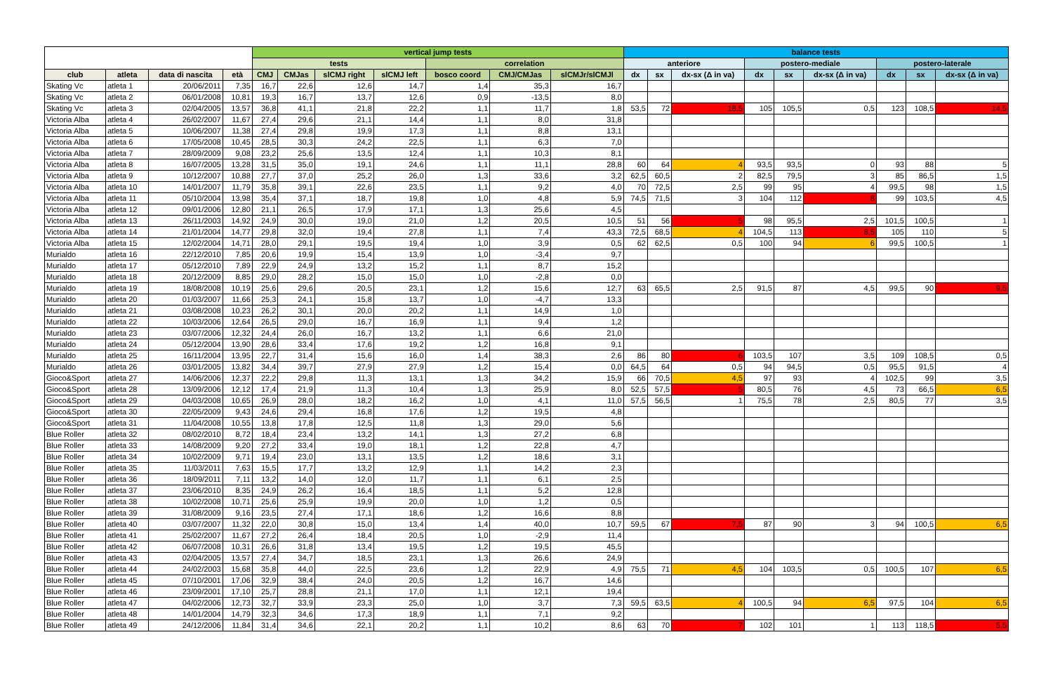| | | | | vertical jump tests | | | | | | | balance tests | | | | | | | | |
| --- | --- | --- | --- | --- | --- | --- | --- | --- | --- | --- | --- | --- | --- | --- | --- | --- | --- | --- | --- |
| | | | | tests | | | | correlation | | | anteriore | | | postero-mediale | | | postero-laterale | | |
| club | atleta | data di nascita | età | CMJ | CMJas | slCMJ right | slCMJ left | bosco coord | CMJ/CMJas | slCMJr/slCMJl | dx | sx | dx-sx (Δ in va) | dx | sx | dx-sx (Δ in va) | dx | sx | dx-sx (Δ in va) |
| Skating Vc | atleta 1 | 20/06/2011 | 7,35 | 16,7 | 22,6 | 12,6 | 14,7 | 1,4 | 35,3 | 16,7 | | | | | | | | | |
| Skating Vc | atleta 2 | 06/01/2008 | 10,81 | 19,3 | 16,7 | 13,7 | 12,6 | 0,9 | -13,5 | 8,0 | | | | | | | | | |
| Skating Vc | atleta 3 | 02/04/2005 | 13,57 | 36,8 | 41,1 | 21,8 | 22,2 | 1,1 | 11,7 | 1,8 | 53,5 | 72 | 18,5 | 105 | 105,5 | 0,5 | 123 | 108,5 | 14,5 |
| Victoria Alba | atleta 4 | 26/02/2007 | 11,67 | 27,4 | 29,6 | 21,1 | 14,4 | 1,1 | 8,0 | 31,8 | | | | | | | | | |
| Victoria Alba | atleta 5 | 10/06/2007 | 11,38 | 27,4 | 29,8 | 19,9 | 17,3 | 1,1 | 8,8 | 13,1 | | | | | | | | | |
| Victoria Alba | atleta 6 | 17/05/2008 | 10,45 | 28,5 | 30,3 | 24,2 | 22,5 | 1,1 | 6,3 | 7,0 | | | | | | | | | |
| Victoria Alba | atleta 7 | 28/09/2009 | 9,08 | 23,2 | 25,6 | 13,5 | 12,4 | 1,1 | 10,3 | 8,1 | | | | | | | | | |
| Victoria Alba | atleta 8 | 16/07/2005 | 13,28 | 31,5 | 35,0 | 19,1 | 24,6 | 1,1 | 11,1 | 28,8 | 60 | 64 | 4 | 93,5 | 93,5 | 0 | 93 | 88 | 5 |
| Victoria Alba | atleta 9 | 10/12/2007 | 10,88 | 27,7 | 37,0 | 25,2 | 26,0 | 1,3 | 33,6 | 3,2 | 62,5 | 60,5 | 2 | 82,5 | 79,5 | 3 | 85 | 86,5 | 1,5 |
| Victoria Alba | atleta 10 | 14/01/2007 | 11,79 | 35,8 | 39,1 | 22,6 | 23,5 | 1,1 | 9,2 | 4,0 | 70 | 72,5 | 2,5 | 99 | 95 | 4 | 99,5 | 98 | 1,5 |
| Victoria Alba | atleta 11 | 05/10/2004 | 13,98 | 35,4 | 37,1 | 18,7 | 19,8 | 1,0 | 4,8 | 5,9 | 74,5 | 71,5 | 3 | 104 | 112 | 8 | 99 | 103,5 | 4,5 |
| Victoria Alba | atleta 12 | 09/01/2006 | 12,80 | 21,1 | 26,5 | 17,9 | 17,1 | 1,3 | 25,6 | 4,5 | | | | | | | | | |
| Victoria Alba | atleta 13 | 26/11/2003 | 14,92 | 24,9 | 30,0 | 19,0 | 21,0 | 1,2 | 20,5 | 10,5 | 51 | 56 | 5 | 98 | 95,5 | 2,5 | 101,5 | 100,5 | 1 |
| Victoria Alba | atleta 14 | 21/01/2004 | 14,77 | 29,8 | 32,0 | 19,4 | 27,8 | 1,1 | 7,4 | 43,3 | 72,5 | 68,5 | 4 | 104,5 | 113 | 8,5 | 105 | 110 | 5 |
| Victoria Alba | atleta 15 | 12/02/2004 | 14,71 | 28,0 | 29,1 | 19,5 | 19,4 | 1,0 | 3,9 | 0,5 | 62 | 62,5 | 0,5 | 100 | 94 | 6 | 99,5 | 100,5 | 1 |
| Murialdo | atleta 16 | 22/12/2010 | 7,85 | 20,6 | 19,9 | 15,4 | 13,9 | 1,0 | -3,4 | 9,7 | | | | | | | | | |
| Murialdo | atleta 17 | 05/12/2010 | 7,89 | 22,9 | 24,9 | 13,2 | 15,2 | 1,1 | 8,7 | 15,2 | | | | | | | | | |
| Murialdo | atleta 18 | 20/12/2009 | 8,85 | 29,0 | 28,2 | 15,0 | 15,0 | 1,0 | -2,8 | 0,0 | | | | | | | | | |
| Murialdo | atleta 19 | 18/08/2008 | 10,19 | 25,6 | 29,6 | 20,5 | 23,1 | 1,2 | 15,6 | 12,7 | 63 | 65,5 | 2,5 | 91,5 | 87 | 4,5 | 99,5 | 90 | 9,5 |
| Murialdo | atleta 20 | 01/03/2007 | 11,66 | 25,3 | 24,1 | 15,8 | 13,7 | 1,0 | -4,7 | 13,3 | | | | | | | | | |
| Murialdo | atleta 21 | 03/08/2008 | 10,23 | 26,2 | 30,1 | 20,0 | 20,2 | 1,1 | 14,9 | 1,0 | | | | | | | | | |
| Murialdo | atleta 22 | 10/03/2006 | 12,64 | 26,5 | 29,0 | 16,7 | 16,9 | 1,1 | 9,4 | 1,2 | | | | | | | | | |
| Murialdo | atleta 23 | 03/07/2006 | 12,32 | 24,4 | 26,0 | 16,7 | 13,2 | 1,1 | 6,6 | 21,0 | | | | | | | | | |
| Murialdo | atleta 24 | 05/12/2004 | 13,90 | 28,6 | 33,4 | 17,6 | 19,2 | 1,2 | 16,8 | 9,1 | | | | | | | | | |
| Murialdo | atleta 25 | 16/11/2004 | 13,95 | 22,7 | 31,4 | 15,6 | 16,0 | 1,4 | 38,3 | 2,6 | 86 | 80 | 6 | 103,5 | 107 | 3,5 | 109 | 108,5 | 0,5 |
| Murialdo | atleta 26 | 03/01/2005 | 13,82 | 34,4 | 39,7 | 27,9 | 27,9 | 1,2 | 15,4 | 0,0 | 64,5 | 64 | 0,5 | 94 | 94,5 | 0,5 | 95,5 | 91,5 | 4 |
| Gioco&Sport | atleta 27 | 14/06/2006 | 12,37 | 22,2 | 29,8 | 11,3 | 13,1 | 1,3 | 34,2 | 15,9 | 66 | 70,5 | 4,5 | 97 | 93 | 4 | 102,5 | 99 | 3,5 |
| Gioco&Sport | atleta 28 | 13/09/2006 | 12,12 | 17,4 | 21,9 | 11,3 | 10,4 | 1,3 | 25,9 | 8,0 | 52,5 | 57,5 | 5 | 80,5 | 76 | 4,5 | 73 | 66,5 | 6,5 |
| Gioco&Sport | atleta 29 | 04/03/2008 | 10,65 | 26,9 | 28,0 | 18,2 | 16,2 | 1,0 | 4,1 | 11,0 | 57,5 | 56,5 | 1 | 75,5 | 78 | 2,5 | 80,5 | 77 | 3,5 |
| Gioco&Sport | atleta 30 | 22/05/2009 | 9,43 | 24,6 | 29,4 | 16,8 | 17,6 | 1,2 | 19,5 | 4,8 | | | | | | | | | |
| Gioco&Sport | atleta 31 | 11/04/2008 | 10,55 | 13,8 | 17,8 | 12,5 | 11,8 | 1,3 | 29,0 | 5,6 | | | | | | | | | |
| Blue Roller | atleta 32 | 08/02/2010 | 8,72 | 18,4 | 23,4 | 13,2 | 14,1 | 1,3 | 27,2 | 6,8 | | | | | | | | | |
| Blue Roller | atleta 33 | 14/08/2009 | 9,20 | 27,2 | 33,4 | 19,0 | 18,1 | 1,2 | 22,8 | 4,7 | | | | | | | | | |
| Blue Roller | atleta 34 | 10/02/2009 | 9,71 | 19,4 | 23,0 | 13,1 | 13,5 | 1,2 | 18,6 | 3,1 | | | | | | | | | |
| Blue Roller | atleta 35 | 11/03/2011 | 7,63 | 15,5 | 17,7 | 13,2 | 12,9 | 1,1 | 14,2 | 2,3 | | | | | | | | | |
| Blue Roller | atleta 36 | 18/09/2011 | 7,11 | 13,2 | 14,0 | 12,0 | 11,7 | 1,1 | 6,1 | 2,5 | | | | | | | | | |
| Blue Roller | atleta 37 | 23/06/2010 | 8,35 | 24,9 | 26,2 | 16,4 | 18,5 | 1,1 | 5,2 | 12,8 | | | | | | | | | |
| Blue Roller | atleta 38 | 10/02/2008 | 10,71 | 25,6 | 25,9 | 19,9 | 20,0 | 1,0 | 1,2 | 0,5 | | | | | | | | | |
| Blue Roller | atleta 39 | 31/08/2009 | 9,16 | 23,5 | 27,4 | 17,1 | 18,6 | 1,2 | 16,6 | 8,8 | | | | | | | | | |
| Blue Roller | atleta 40 | 03/07/2007 | 11,32 | 22,0 | 30,8 | 15,0 | 13,4 | 1,4 | 40,0 | 10,7 | 59,5 | 67 | 7,5 | 87 | 90 | 3 | 94 | 100,5 | 6,5 |
| Blue Roller | atleta 41 | 25/02/2007 | 11,67 | 27,2 | 26,4 | 18,4 | 20,5 | 1,0 | -2,9 | 11,4 | | | | | | | | | |
| Blue Roller | atleta 42 | 06/07/2008 | 10,31 | 26,6 | 31,8 | 13,4 | 19,5 | 1,2 | 19,5 | 45,5 | | | | | | | | | |
| Blue Roller | atleta 43 | 02/04/2005 | 13,57 | 27,4 | 34,7 | 18,5 | 23,1 | 1,3 | 26,6 | 24,9 | | | | | | | | | |
| Blue Roller | atleta 44 | 24/02/2003 | 15,68 | 35,8 | 44,0 | 22,5 | 23,6 | 1,2 | 22,9 | 4,9 | 75,5 | 71 | 4,5 | 104 | 103,5 | 0,5 | 100,5 | 107 | 6,5 |
| Blue Roller | atleta 45 | 07/10/2001 | 17,06 | 32,9 | 38,4 | 24,0 | 20,5 | 1,2 | 16,7 | 14,6 | | | | | | | | | |
| Blue Roller | atleta 46 | 23/09/2001 | 17,10 | 25,7 | 28,8 | 21,1 | 17,0 | 1,1 | 12,1 | 19,4 | | | | | | | | | |
| Blue Roller | atleta 47 | 04/02/2006 | 12,73 | 32,7 | 33,9 | 23,3 | 25,0 | 1,0 | 3,7 | 7,3 | 59,5 | 63,5 | 4 | 100,5 | 94 | 6,5 | 97,5 | 104 | 6,5 |
| Blue Roller | atleta 48 | 14/01/2004 | 14,79 | 32,3 | 34,6 | 17,3 | 18,9 | 1,1 | 7,1 | 9,2 | | | | | | | | | |
| Blue Roller | atleta 49 | 24/12/2006 | 11,84 | 31,4 | 34,6 | 22,1 | 20,2 | 1,1 | 10,2 | 8,6 | 63 | 70 | 7 | 102 | 101 | 1 | 113 | 118,5 | 5,5 |